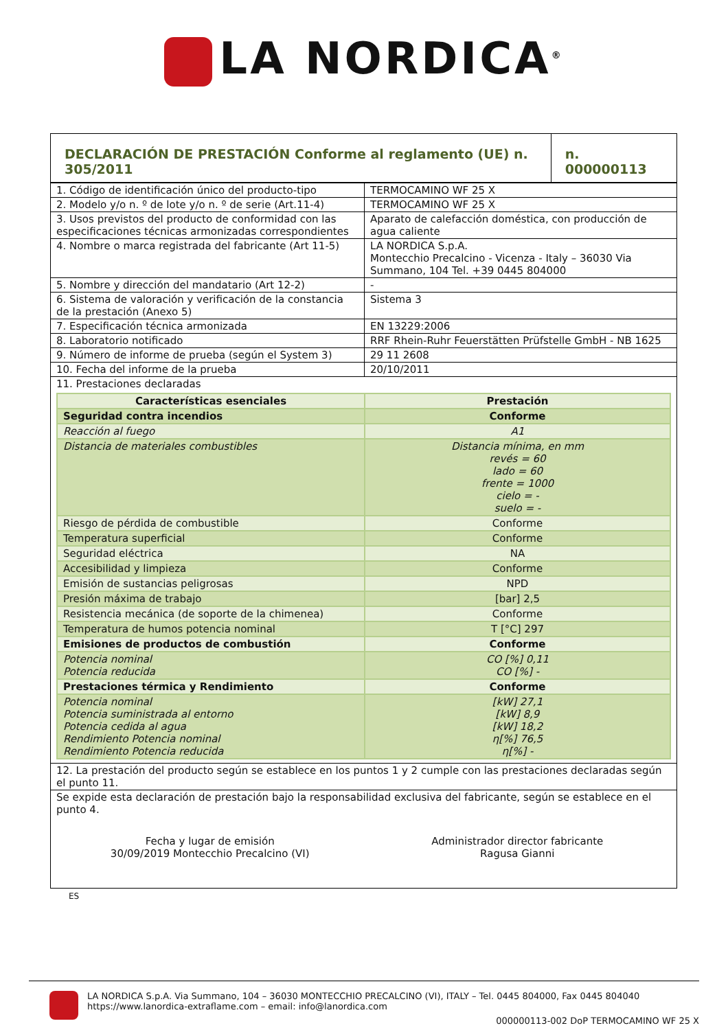LA NORDICA<sup>®</sup>
| DECLARACIÓN DE PRESTACIÓN Conforme al reglamento (UE) n. 305/2011 | n. 000000113 |
| 1. Código de identificación único del producto-tipo | TERMOCAMINO WF 25 X |
| 2. Modelo y/o n. º de lote y/o n. º de serie (Art.11-4) | TERMOCAMINO WF 25 X |
| 3. Usos previstos del producto de conformidad con las especificaciones técnicas armonizadas correspondientes | Aparato de calefacción doméstica, con producción de agua caliente |
| 4. Nombre o marca registrada del fabricante (Art 11-5) | LA NORDICA S.p.A. Montecchio Precalcino - Vicenza - Italy – 36030 Via Summano, 104 Tel. +39 0445 804000 |
| 5. Nombre y dirección del mandatario (Art 12-2) | - |
| 6. Sistema de valoración y verificación de la constancia de la prestación (Anexo 5) | Sistema 3 |
| 7. Especificación técnica armonizada | EN 13229:2006 |
| 8. Laboratorio notificado | RRF Rhein-Ruhr Feuerstätten Prüfstelle GmbH - NB 1625 |
| 9. Número de informe de prueba (según el System 3) | 29 11 2608 |
| 10. Fecha del informe de la prueba | 20/10/2011 |
| 11. Prestaciones declaradas / Características esenciales / Prestación / / Seguridad contra incendios / Conforme / / Reacción al fuego / A1 / / Distancia de materiales combustibles / Distancia mínima, en mm revés = 60 lado = 60 frente = 1000 cielo = - suelo = - / / Riesgo de pérdida de combustible / Conforme / / Temperatura superficial / Conforme / / Seguridad eléctrica / NA / / Accesibilidad y limpieza / Conforme / / Emisión de sustancias peligrosas / NPD / / Presión máxima de trabajo / [bar] 2,5 / / Resistencia mecánica (de soporte de la chimenea) / Conforme / / Temperatura de humos potencia nominal / T [°C] 297 / / Emisiones de productos de combustión / Conforme / / Potencia nominal Potencia reducida / CO [%] 0,11 CO [%] - / / Prestaciones térmica y Rendimiento / Conforme / / Potencia nominal Potencia suministrada al entorno Potencia cedida al agua Rendimiento Potencia nominal Rendimiento Potencia reducida / [kW] 27,1 [kW] 8,9 [kW] 18,2 η[%] 76,5 η[%] - / | |
| 12. La prestación del producto según se establece en los puntos 1 y 2 cumple con las prestaciones declaradas según el punto 11. | |
| Se expide esta declaración de prestación bajo la responsabilidad exclusiva del fabricante, según se establece en el punto 4. Fecha y lugar de emisión 30/09/2019 Montecchio Precalcino (VI) Administrador director fabricante Ragusa Gianni | |
ES
LA NORDICA S.p.A. Via Summano, 104 – 36030 MONTECCHIO PRECALCINO (VI), ITALY – Tel. 0445 804000, Fax 0445 804040
https://www.lanordica-extraflame.com – email: info@lanordica.com
000000113-002 DoP TERMOCAMINO WF 25 X